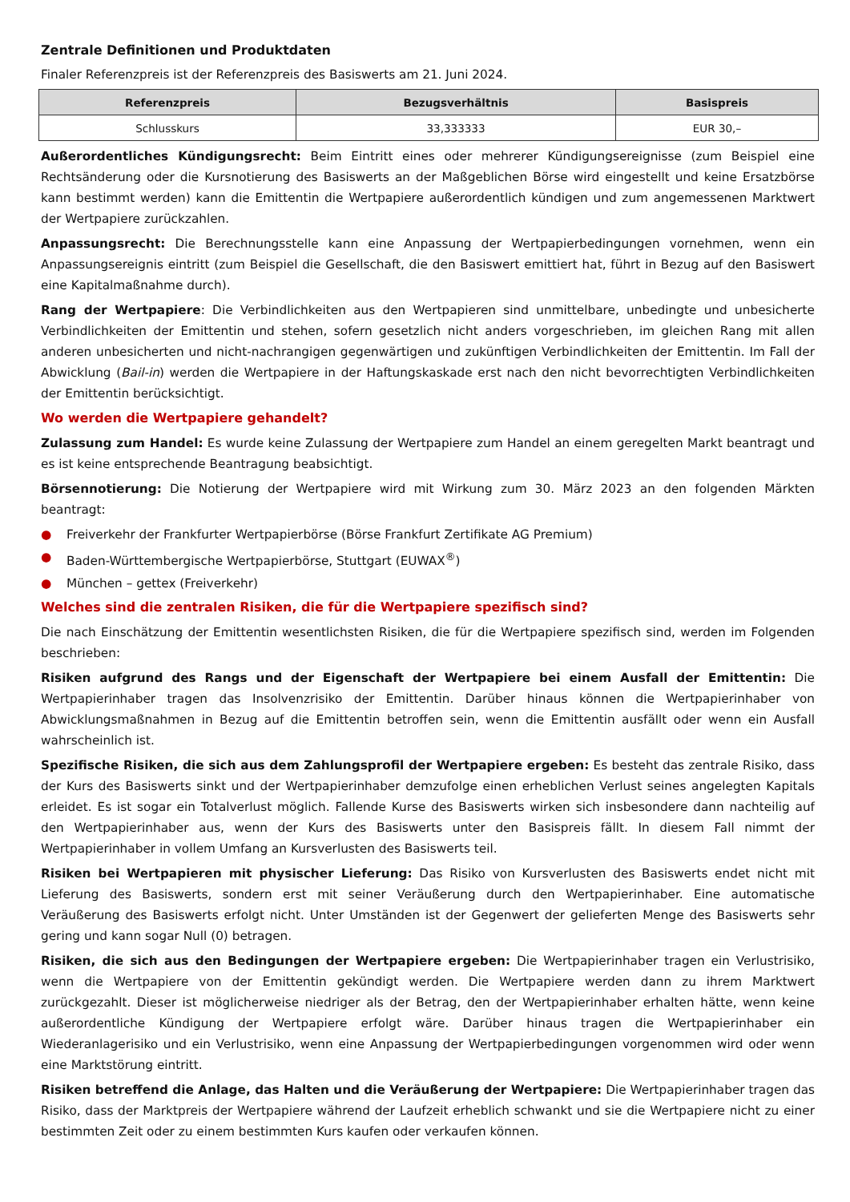Zentrale Definitionen und Produktdaten
Finaler Referenzpreis ist der Referenzpreis des Basiswerts am 21. Juni 2024.
| Referenzpreis | Bezugsverhältnis | Basispreis |
| --- | --- | --- |
| Schlusskurs | 33,333333 | EUR 30,– |
Außerordentliches Kündigungsrecht: Beim Eintritt eines oder mehrerer Kündigungsereignisse (zum Beispiel eine Rechtsänderung oder die Kursnotierung des Basiswerts an der Maßgeblichen Börse wird eingestellt und keine Ersatzbörse kann bestimmt werden) kann die Emittentin die Wertpapiere außerordentlich kündigen und zum angemessenen Marktwert der Wertpapiere zurückzahlen.
Anpassungsrecht: Die Berechnungsstelle kann eine Anpassung der Wertpapierbedingungen vornehmen, wenn ein Anpassungsereignis eintritt (zum Beispiel die Gesellschaft, die den Basiswert emittiert hat, führt in Bezug auf den Basiswert eine Kapitalmaßnahme durch).
Rang der Wertpapiere: Die Verbindlichkeiten aus den Wertpapieren sind unmittelbare, unbedingte und unbesicherte Verbindlichkeiten der Emittentin und stehen, sofern gesetzlich nicht anders vorgeschrieben, im gleichen Rang mit allen anderen unbesicherten und nicht-nachrangigen gegenwärtigen und zukünftigen Verbindlichkeiten der Emittentin. Im Fall der Abwicklung (Bail-in) werden die Wertpapiere in der Haftungskaskade erst nach den nicht bevorrechtigten Verbindlichkeiten der Emittentin berücksichtigt.
Wo werden die Wertpapiere gehandelt?
Zulassung zum Handel: Es wurde keine Zulassung der Wertpapiere zum Handel an einem geregelten Markt beantragt und es ist keine entsprechende Beantragung beabsichtigt.
Börsennotierung: Die Notierung der Wertpapiere wird mit Wirkung zum 30. März 2023 an den folgenden Märkten beantragt:
● Freiverkehr der Frankfurter Wertpapierbörse (Börse Frankfurt Zertifikate AG Premium)
● Baden-Württembergische Wertpapierbörse, Stuttgart (EUWAX<sup>®</sup>)
● München – gettex (Freiverkehr)
Welches sind die zentralen Risiken, die für die Wertpapiere spezifisch sind?
Die nach Einschätzung der Emittentin wesentlichsten Risiken, die für die Wertpapiere spezifisch sind, werden im Folgenden beschrieben:
Risiken aufgrund des Rangs und der Eigenschaft der Wertpapiere bei einem Ausfall der Emittentin: Die Wertpapierinhaber tragen das Insolvenzrisiko der Emittentin. Darüber hinaus können die Wertpapierinhaber von Abwicklungsmaßnahmen in Bezug auf die Emittentin betroffen sein, wenn die Emittentin ausfällt oder wenn ein Ausfall wahrscheinlich ist.
Spezifische Risiken, die sich aus dem Zahlungsprofil der Wertpapiere ergeben: Es besteht das zentrale Risiko, dass der Kurs des Basiswerts sinkt und der Wertpapierinhaber demzufolge einen erheblichen Verlust seines angelegten Kapitals erleidet. Es ist sogar ein Totalverlust möglich. Fallende Kurse des Basiswerts wirken sich insbesondere dann nachteilig auf den Wertpapierinhaber aus, wenn der Kurs des Basiswerts unter den Basispreis fällt. In diesem Fall nimmt der Wertpapierinhaber in vollem Umfang an Kursverlusten des Basiswerts teil.
Risiken bei Wertpapieren mit physischer Lieferung: Das Risiko von Kursverlusten des Basiswerts endet nicht mit Lieferung des Basiswerts, sondern erst mit seiner Veräußerung durch den Wertpapierinhaber. Eine automatische Veräußerung des Basiswerts erfolgt nicht. Unter Umständen ist der Gegenwert der gelieferten Menge des Basiswerts sehr gering und kann sogar Null (0) betragen.
Risiken, die sich aus den Bedingungen der Wertpapiere ergeben: Die Wertpapierinhaber tragen ein Verlustrisiko, wenn die Wertpapiere von der Emittentin gekündigt werden. Die Wertpapiere werden dann zu ihrem Marktwert zurückgezahlt. Dieser ist möglicherweise niedriger als der Betrag, den der Wertpapierinhaber erhalten hätte, wenn keine außerordentliche Kündigung der Wertpapiere erfolgt wäre. Darüber hinaus tragen die Wertpapierinhaber ein Wiederanlagerisiko und ein Verlustrisiko, wenn eine Anpassung der Wertpapierbedingungen vorgenommen wird oder wenn eine Marktstörung eintritt.
Risiken betreffend die Anlage, das Halten und die Veräußerung der Wertpapiere: Die Wertpapierinhaber tragen das Risiko, dass der Marktpreis der Wertpapiere während der Laufzeit erheblich schwankt und sie die Wertpapiere nicht zu einer bestimmten Zeit oder zu einem bestimmten Kurs kaufen oder verkaufen können.